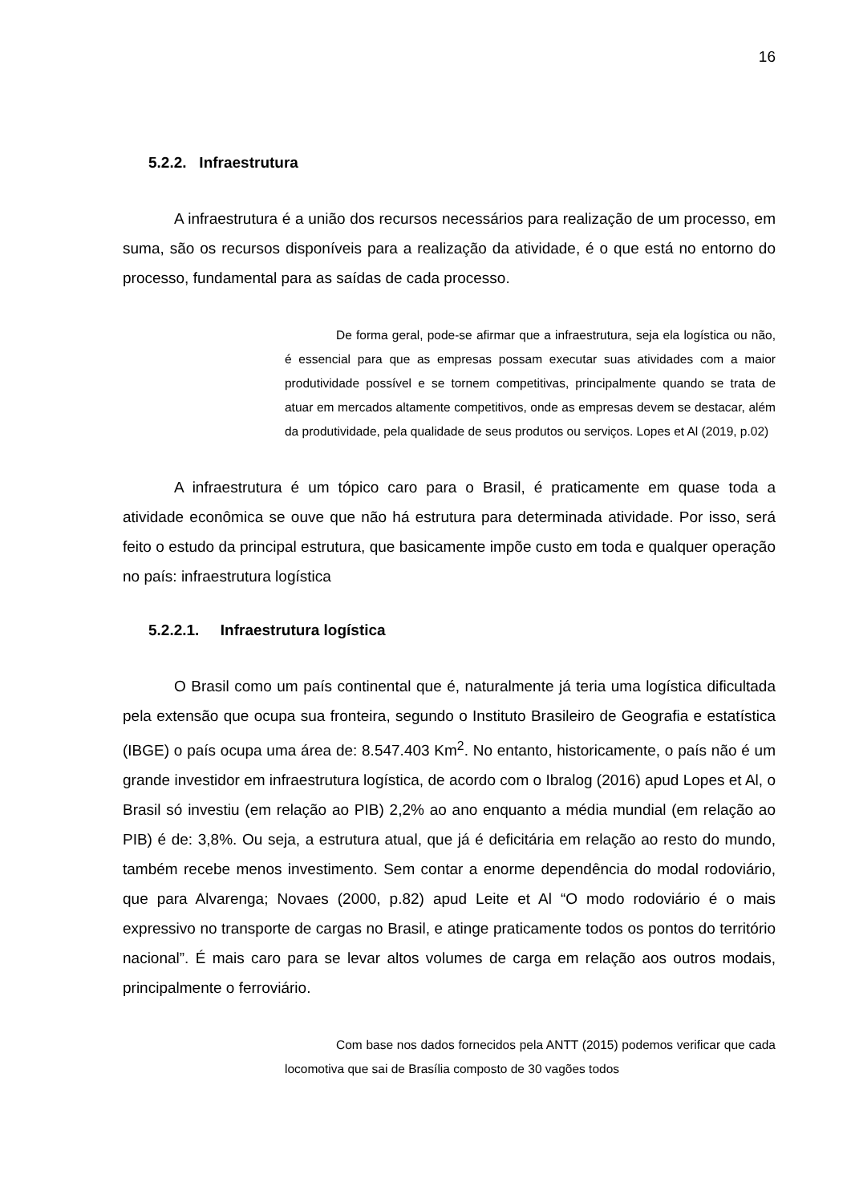16
5.2.2. Infraestrutura
A infraestrutura é a união dos recursos necessários para realização de um processo, em suma, são os recursos disponíveis para a realização da atividade, é o que está no entorno do processo, fundamental para as saídas de cada processo.
De forma geral, pode-se afirmar que a infraestrutura, seja ela logística ou não, é essencial para que as empresas possam executar suas atividades com a maior produtividade possível e se tornem competitivas, principalmente quando se trata de atuar em mercados altamente competitivos, onde as empresas devem se destacar, além da produtividade, pela qualidade de seus produtos ou serviços. Lopes et Al (2019, p.02)
A infraestrutura é um tópico caro para o Brasil, é praticamente em quase toda a atividade econômica se ouve que não há estrutura para determinada atividade. Por isso, será feito o estudo da principal estrutura, que basicamente impõe custo em toda e qualquer operação no país: infraestrutura logística
5.2.2.1. Infraestrutura logística
O Brasil como um país continental que é, naturalmente já teria uma logística dificultada pela extensão que ocupa sua fronteira, segundo o Instituto Brasileiro de Geografia e estatística (IBGE) o país ocupa uma área de: 8.547.403 Km<sup>2</sup>. No entanto, historicamente, o país não é um grande investidor em infraestrutura logística, de acordo com o Ibralog (2016) apud Lopes et Al, o Brasil só investiu (em relação ao PIB) 2,2% ao ano enquanto a média mundial (em relação ao PIB) é de: 3,8%. Ou seja, a estrutura atual, que já é deficitária em relação ao resto do mundo, também recebe menos investimento. Sem contar a enorme dependência do modal rodoviário, que para Alvarenga; Novaes (2000, p.82) apud Leite et Al “O modo rodoviário é o mais expressivo no transporte de cargas no Brasil, e atinge praticamente todos os pontos do território nacional”. É mais caro para se levar altos volumes de carga em relação aos outros modais, principalmente o ferroviário.
Com base nos dados fornecidos pela ANTT (2015) podemos verificar que cada locomotiva que sai de Brasília composto de 30 vagões todos